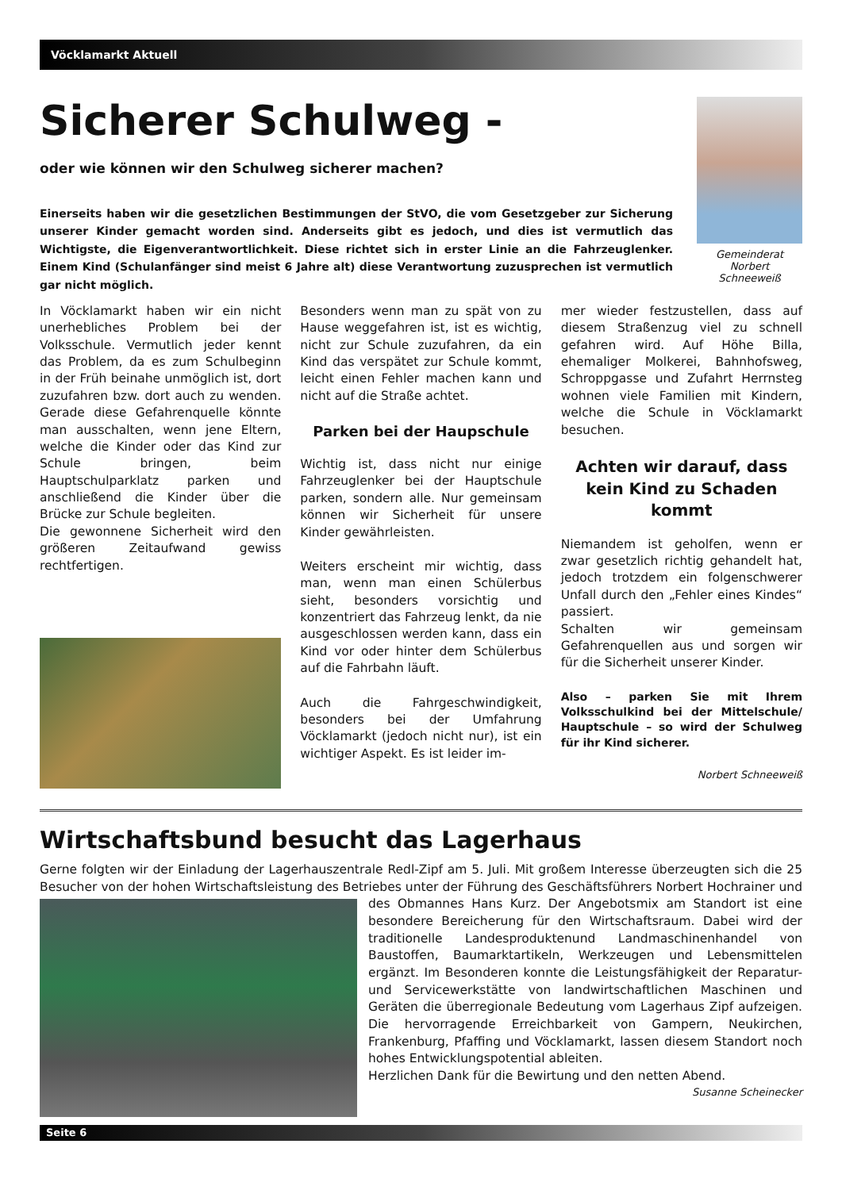Vöcklamarkt Aktuell
Sicherer Schulweg -
oder wie können wir den Schulweg sicherer machen?
Einerseits haben wir die gesetzlichen Bestimmungen der StVO, die vom Gesetzgeber zur Sicherung unserer Kinder gemacht worden sind. Anderseits gibt es jedoch, und dies ist vermutlich das Wichtigste, die Eigenverantwortlichkeit. Diese richtet sich in erster Linie an die Fahrzeuglenker. Einem Kind (Schulanfänger sind meist 6 Jahre alt) diese Verantwortung zuzusprechen ist vermutlich gar nicht möglich.
Gemeinderat
Norbert
Schneeweiß
In Vöcklamarkt haben wir ein nicht unerhebliches Problem bei der Volksschule. Vermutlich jeder kennt das Problem, da es zum Schulbeginn in der Früh beinahe unmöglich ist, dort zuzufahren bzw. dort auch zu wenden. Gerade diese Gefahrenquelle könnte man ausschalten, wenn jene Eltern, welche die Kinder oder das Kind zur Schule bringen, beim Hauptschulparklatz parken und anschließend die Kinder über die Brücke zur Schule begleiten.
Die gewonnene Sicherheit wird den größeren Zeitaufwand gewiss rechtfertigen.
Besonders wenn man zu spät von zu Hause weggefahren ist, ist es wichtig, nicht zur Schule zuzufahren, da ein Kind das verspätet zur Schule kommt, leicht einen Fehler machen kann und nicht auf die Straße achtet.
Parken bei der Haupschule
Wichtig ist, dass nicht nur einige Fahrzeuglenker bei der Hauptschule parken, sondern alle. Nur gemeinsam können wir Sicherheit für unsere Kinder gewährleisten.
Weiters erscheint mir wichtig, dass man, wenn man einen Schülerbus sieht, besonders vorsichtig und konzentriert das Fahrzeug lenkt, da nie ausgeschlossen werden kann, dass ein Kind vor oder hinter dem Schülerbus auf die Fahrbahn läuft.
Auch die Fahrgeschwindigkeit, besonders bei der Umfahrung Vöcklamarkt (jedoch nicht nur), ist ein wichtiger Aspekt. Es ist leider im-
mer wieder festzustellen, dass auf diesem Straßenzug viel zu schnell gefahren wird. Auf Höhe Billa, ehemaliger Molkerei, Bahnhofsweg, Schroppgasse und Zufahrt Herrnsteg wohnen viele Familien mit Kindern, welche die Schule in Vöcklamarkt besuchen.
Achten wir darauf, dass kein Kind zu Schaden kommt
Niemandem ist geholfen, wenn er zwar gesetzlich richtig gehandelt hat, jedoch trotzdem ein folgenschwerer Unfall durch den „Fehler eines Kindes“ passiert.
Schalten wir gemeinsam Gefahrenquellen aus und sorgen wir für die Sicherheit unserer Kinder.
Also – parken Sie mit Ihrem Volksschulkind bei der Mittelschule/ Hauptschule – so wird der Schulweg für ihr Kind sicherer.
Norbert Schneeweiß
Wirtschaftsbund besucht das Lagerhaus
Gerne folgten wir der Einladung der Lagerhauszentrale Redl-Zipf am 5. Juli. Mit großem Interesse überzeugten sich die 25 Besucher von der hohen Wirtschaftsleistung des Betriebes unter der Führung des Geschäftsführers
Norbert Hochrainer und des Obmannes Hans Kurz. Der Angebotsmix am Standort ist eine besondere Bereicherung für den Wirtschaftsraum. Dabei wird der traditionelle Landesproduktenund Landmaschinenhandel von Baustoffen, Baumarktartikeln, Werkzeugen und Lebensmittelen ergänzt. Im Besonderen konnte die Leistungsfähigkeit der Reparatur- und Servicewerkstätte von landwirtschaftlichen Maschinen und Geräten die überregionale Bedeutung vom Lagerhaus Zipf aufzeigen. Die hervorragende Erreichbarkeit von Gampern, Neukirchen, Frankenburg, Pfaffing und Vöcklamarkt, lassen diesem Standort noch hohes Entwicklungspotential ableiten.
Herzlichen Dank für die Bewirtung und den netten Abend.
Susanne Scheinecker
Seite 6